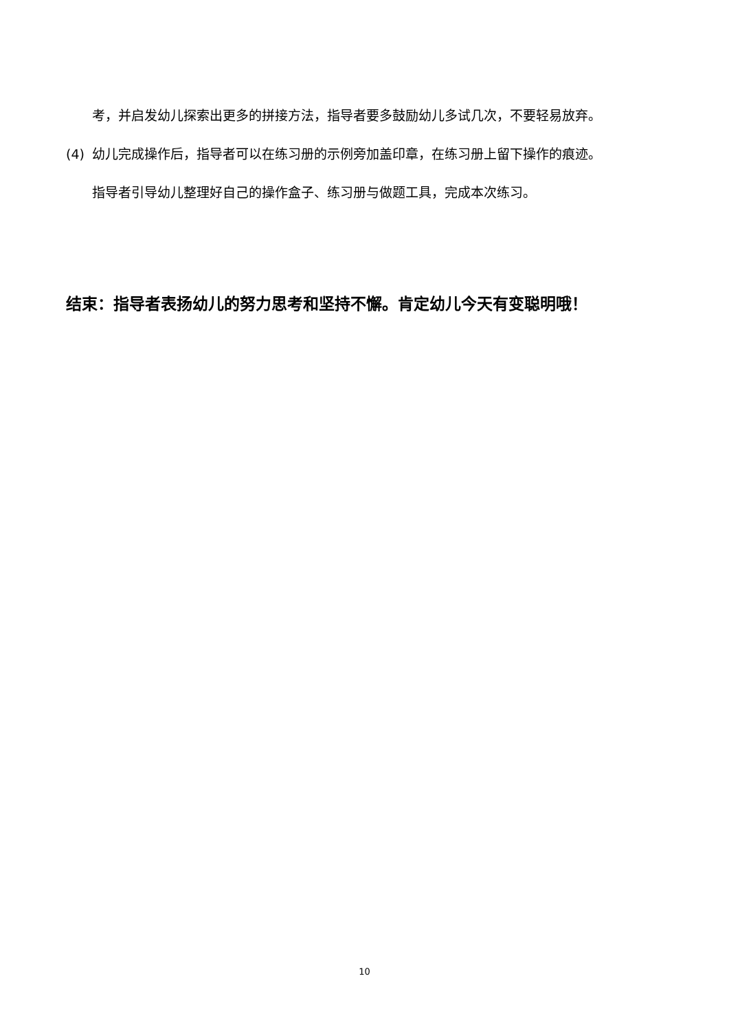考，并启发幼儿探索出更多的拼接方法，指导者要多鼓励幼儿多试几次，不要轻易放弃。
(4) 幼儿完成操作后，指导者可以在练习册的示例旁加盖印章，在练习册上留下操作的痕迹。
指导者引导幼儿整理好自己的操作盒子、练习册与做题工具，完成本次练习。
结束：指导者表扬幼儿的努力思考和坚持不懈。肯定幼儿今天有变聪明哦！
10